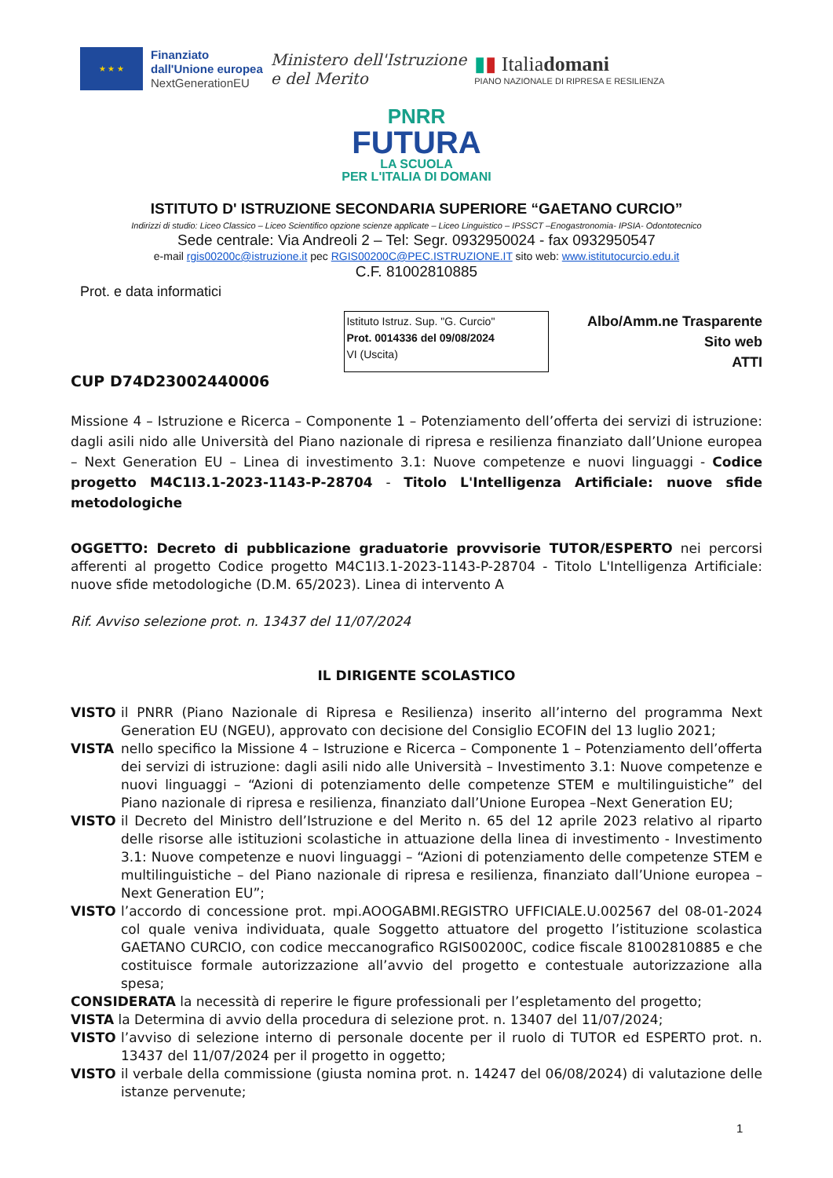★ ★ ★
Finanziato
dall'Unione europea
NextGenerationEU
Ministero dell'Istruzione
e del Merito
▮▮ Italiadomani
PIANO NAZIONALE DI RIPRESA E RESILIENZA
PNRR
FUTURA
LA SCUOLA
PER L'ITALIA DI DOMANI
ISTITUTO D' ISTRUZIONE SECONDARIA SUPERIORE “GAETANO CURCIO”
Indirizzi di studio: Liceo Classico – Liceo Scientifico opzione scienze applicate – Liceo Linguistico – IPSSCT –Enogastronomia- IPSIA- Odontotecnico
Sede centrale: Via Andreoli 2 – Tel: Segr. 0932950024 - fax 0932950547
e-mail rgis00200c@istruzione.it pec RGIS00200C@PEC.ISTRUZIONE.IT sito web: www.istitutocurcio.edu.it
C.F. 81002810885
Prot. e data informatici
Istituto Istruz. Sup. "G. Curcio"
Prot. 0014336 del 09/08/2024
VI (Uscita)
Albo/Amm.ne Trasparente
Sito web
ATTI
CUP D74D23002440006
Missione 4 – Istruzione e Ricerca – Componente 1 – Potenziamento dell’offerta dei servizi di istruzione: dagli asili nido alle Università del Piano nazionale di ripresa e resilienza finanziato dall’Unione europea – Next Generation EU – Linea di investimento 3.1: Nuove competenze e nuovi linguaggi - Codice progetto M4C1I3.1-2023-1143-P-28704 - Titolo L'Intelligenza Artificiale: nuove sfide metodologiche
OGGETTO: Decreto di pubblicazione graduatorie provvisorie TUTOR/ESPERTO nei percorsi afferenti al progetto Codice progetto M4C1I3.1-2023-1143-P-28704 - Titolo L'Intelligenza Artificiale: nuove sfide metodologiche (D.M. 65/2023). Linea di intervento A
Rif. Avviso selezione prot. n. 13437 del 11/07/2024
IL DIRIGENTE SCOLASTICO
VISTO il PNRR (Piano Nazionale di Ripresa e Resilienza) inserito all’interno del programma Next Generation EU (NGEU), approvato con decisione del Consiglio ECOFIN del 13 luglio 2021;
VISTA nello specifico la Missione 4 – Istruzione e Ricerca – Componente 1 – Potenziamento dell’offerta dei servizi di istruzione: dagli asili nido alle Università – Investimento 3.1: Nuove competenze e nuovi linguaggi – “Azioni di potenziamento delle competenze STEM e multilinguistiche” del Piano nazionale di ripresa e resilienza, finanziato dall’Unione Europea –Next Generation EU;
VISTO il Decreto del Ministro dell’Istruzione e del Merito n. 65 del 12 aprile 2023 relativo al riparto delle risorse alle istituzioni scolastiche in attuazione della linea di investimento - Investimento 3.1: Nuove competenze e nuovi linguaggi – “Azioni di potenziamento delle competenze STEM e multilinguistiche – del Piano nazionale di ripresa e resilienza, finanziato dall’Unione europea – Next Generation EU”;
VISTO l’accordo di concessione prot. mpi.AOOGABMI.REGISTRO UFFICIALE.U.002567 del 08-01-2024 col quale veniva individuata, quale Soggetto attuatore del progetto l’istituzione scolastica GAETANO CURCIO, con codice meccanografico RGIS00200C, codice fiscale 81002810885 e che costituisce formale autorizzazione all’avvio del progetto e contestuale autorizzazione alla spesa;
CONSIDERATA la necessità di reperire le figure professionali per l’espletamento del progetto;
VISTA la Determina di avvio della procedura di selezione prot. n. 13407 del 11/07/2024;
VISTO l’avviso di selezione interno di personale docente per il ruolo di TUTOR ed ESPERTO prot. n. 13437 del 11/07/2024 per il progetto in oggetto;
VISTO il verbale della commissione (giusta nomina prot. n. 14247 del 06/08/2024) di valutazione delle istanze pervenute;
1